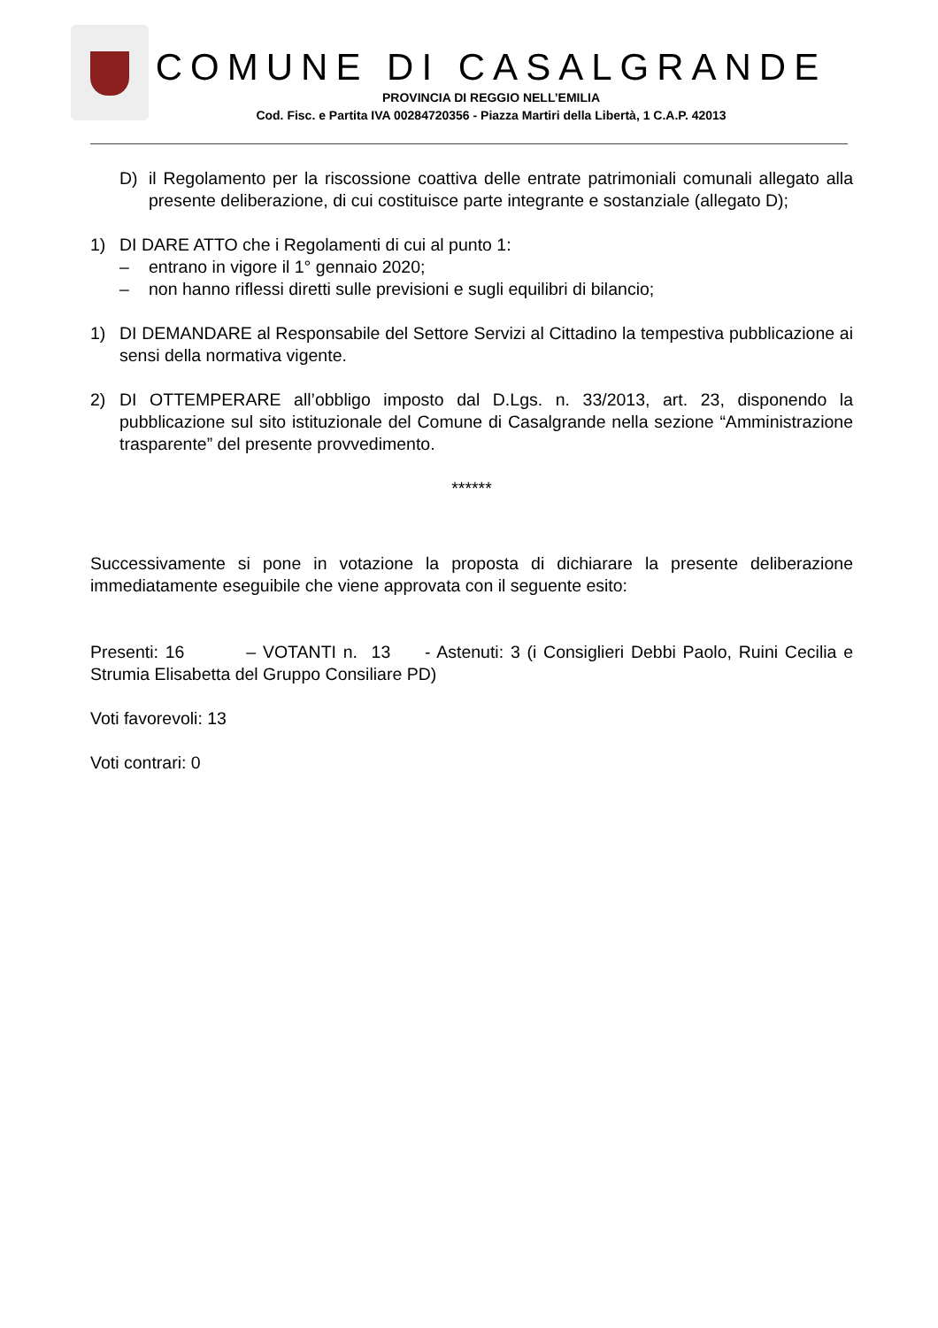COMUNE DI CASALGRANDE
PROVINCIA DI REGGIO NELL’EMILIA
Cod. Fisc. e Partita IVA 00284720356 - Piazza Martiri della Libertà, 1 C.A.P. 42013
D) il Regolamento per la riscossione coattiva delle entrate patrimoniali comunali allegato alla presente deliberazione, di cui costituisce parte integrante e sostanziale (allegato D);
1) DI DARE ATTO che i Regolamenti di cui al punto 1:
– entrano in vigore il 1° gennaio 2020;
– non hanno riflessi diretti sulle previsioni e sugli equilibri di bilancio;
1) DI DEMANDARE al Responsabile del Settore Servizi al Cittadino la tempestiva pubblicazione ai sensi della normativa vigente.
2) DI OTTEMPERARE all’obbligo imposto dal D.Lgs. n. 33/2013, art. 23, disponendo la pubblicazione sul sito istituzionale del Comune di Casalgrande nella sezione “Amministrazione trasparente” del presente provvedimento.
******
Successivamente si pone in votazione la proposta di dichiarare la presente deliberazione immediatamente eseguibile che viene approvata con il seguente esito:
Presenti: 16 – VOTANTI n. 13 - Astenuti: 3 (i Consiglieri Debbi Paolo, Ruini Cecilia e Strumia Elisabetta del Gruppo Consiliare PD)
Voti favorevoli: 13
Voti contrari: 0